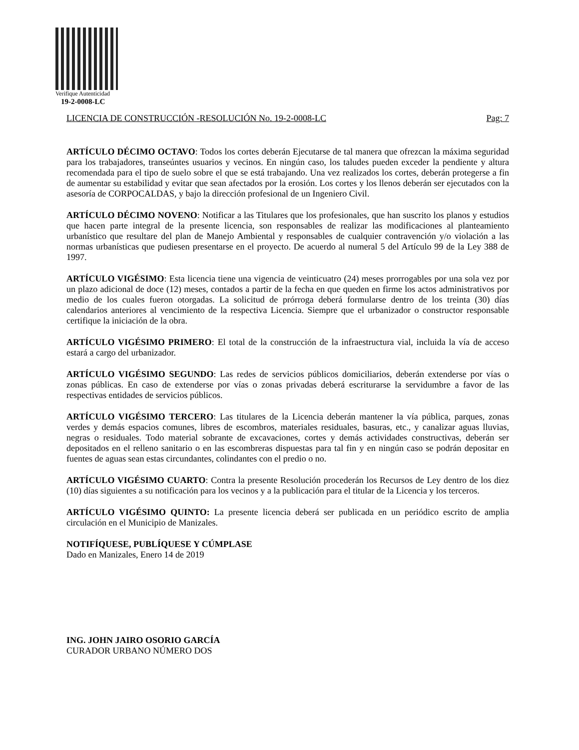Verifique Autenticidad
19-2-0008-LC
LICENCIA DE CONSTRUCCIÓN -RESOLUCIÓN No. 19-2-0008-LC Pag: 7
ARTÍCULO DÉCIMO OCTAVO: Todos los cortes deberán Ejecutarse de tal manera que ofrezcan la máxima seguridad para los trabajadores, transeúntes usuarios y vecinos. En ningún caso, los taludes pueden exceder la pendiente y altura recomendada para el tipo de suelo sobre el que se está trabajando. Una vez realizados los cortes, deberán protegerse a fin de aumentar su estabilidad y evitar que sean afectados por la erosión. Los cortes y los llenos deberán ser ejecutados con la asesoría de CORPOCALDAS, y bajo la dirección profesional de un Ingeniero Civil.
ARTÍCULO DÉCIMO NOVENO: Notificar a las Titulares que los profesionales, que han suscrito los planos y estudios que hacen parte integral de la presente licencia, son responsables de realizar las modificaciones al planteamiento urbanístico que resultare del plan de Manejo Ambiental y responsables de cualquier contravención y/o violación a las normas urbanísticas que pudiesen presentarse en el proyecto. De acuerdo al numeral 5 del Artículo 99 de la Ley 388 de 1997.
ARTÍCULO VIGÉSIMO: Esta licencia tiene una vigencia de veinticuatro (24) meses prorrogables por una sola vez por un plazo adicional de doce (12) meses, contados a partir de la fecha en que queden en firme los actos administrativos por medio de los cuales fueron otorgadas. La solicitud de prórroga deberá formularse dentro de los treinta (30) días calendarios anteriores al vencimiento de la respectiva Licencia. Siempre que el urbanizador o constructor responsable certifique la iniciación de la obra.
ARTÍCULO VIGÉSIMO PRIMERO: El total de la construcción de la infraestructura vial, incluida la vía de acceso estará a cargo del urbanizador.
ARTÍCULO VIGÉSIMO SEGUNDO: Las redes de servicios públicos domiciliarios, deberán extenderse por vías o zonas públicas. En caso de extenderse por vías o zonas privadas deberá escriturarse la servidumbre a favor de las respectivas entidades de servicios públicos.
ARTÍCULO VIGÉSIMO TERCERO: Las titulares de la Licencia deberán mantener la vía pública, parques, zonas verdes y demás espacios comunes, libres de escombros, materiales residuales, basuras, etc., y canalizar aguas lluvias, negras o residuales. Todo material sobrante de excavaciones, cortes y demás actividades constructivas, deberán ser depositados en el relleno sanitario o en las escombreras dispuestas para tal fin y en ningún caso se podrán depositar en fuentes de aguas sean estas circundantes, colindantes con el predio o no.
ARTÍCULO VIGÉSIMO CUARTO: Contra la presente Resolución procederán los Recursos de Ley dentro de los diez (10) días siguientes a su notificación para los vecinos y a la publicación para el titular de la Licencia y los terceros.
ARTÍCULO VIGÉSIMO QUINTO: La presente licencia deberá ser publicada en un periódico escrito de amplia circulación en el Municipio de Manizales.
NOTIFÍQUESE, PUBLÍQUESE Y CÚMPLASE
Dado en Manizales, Enero 14 de 2019
ING. JOHN JAIRO OSORIO GARCÍA
CURADOR URBANO NÚMERO DOS